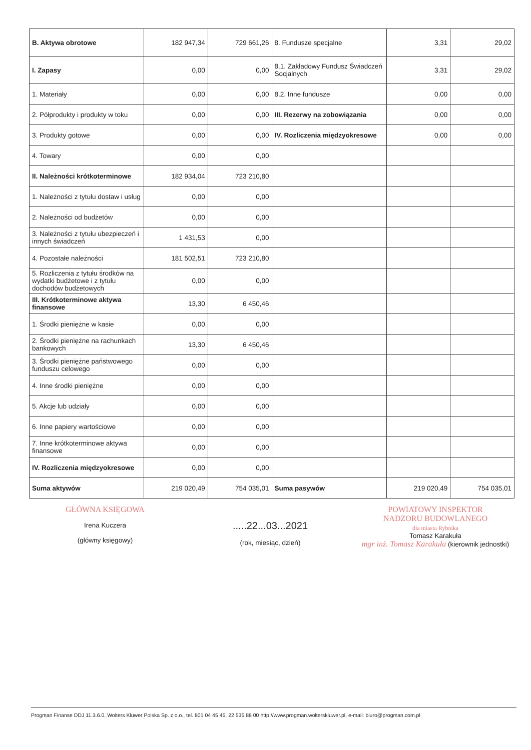| B. Aktywa obrotowe | 182 947,34 | 729 661,26 | 8. Fundusze specjalne | 3,31 | 29,02 |
| I. Zapasy | 0,00 | 0,00 | 8.1. Zakładowy Fundusz Świadczeń Socjalnych | 3,31 | 29,02 |
| 1. Materiały | 0,00 | 0,00 | 8.2. Inne fundusze | 0,00 | 0,00 |
| 2. Półprodukty i produkty w toku | 0,00 | 0,00 | III. Rezerwy na zobowiązania | 0,00 | 0,00 |
| 3. Produkty gotowe | 0,00 | 0,00 | IV. Rozliczenia międzyokresowe | 0,00 | 0,00 |
| 4. Towary | 0,00 | 0,00 | | | |
| II. Należności krótkoterminowe | 182 934,04 | 723 210,80 | | | |
| 1. Należności z tytułu dostaw i usług | 0,00 | 0,00 | | | |
| 2. Należności od budżetów | 0,00 | 0,00 | | | |
| 3. Należności z tytułu ubezpieczeń i innych świadczeń | 1 431,53 | 0,00 | | | |
| 4. Pozostałe należności | 181 502,51 | 723 210,80 | | | |
| 5. Rozliczenia z tytułu środków na wydatki budżetowe i z tytułu dochodów budżetowych | 0,00 | 0,00 | | | |
| III. Krótkoterminowe aktywa finansowe | 13,30 | 6 450,46 | | | |
| 1. Środki pieniężne w kasie | 0,00 | 0,00 | | | |
| 2. Środki pieniężne na rachunkach bankowych | 13,30 | 6 450,46 | | | |
| 3. Środki pieniężne państwowego funduszu celowego | 0,00 | 0,00 | | | |
| 4. Inne środki pieniężne | 0,00 | 0,00 | | | |
| 5. Akcje lub udziały | 0,00 | 0,00 | | | |
| 6. Inne papiery wartościowe | 0,00 | 0,00 | | | |
| 7. Inne krótkoterminowe aktywa finansowe | 0,00 | 0,00 | | | |
| IV. Rozliczenia międzyokresowe | 0,00 | 0,00 | | | |
| Suma aktywów | 219 020,49 | 754 035,01 | Suma pasywów | 219 020,49 | 754 035,01 |
GŁÓWNA KSIĘGOWA
Irena Kuczera
(główny księgowy)
.....22...03...2021
(rok, miesiąc, dzień)
POWIATOWY INSPEKTOR
NADZORU BUDOWLANEGO
dla miasta Rybnika
Tomasz Karakuła
mgr inż. Tomasz Karakuła (kierownik jednostki)
Progman Finanse DDJ 11.3.6.0, Wolters Kluwer Polska Sp. z o.o., tel. 801 04 45 45, 22 535 88 00 http://www.progman.wolterskluwer.pl, e-mail: biuro@progman.com.pl